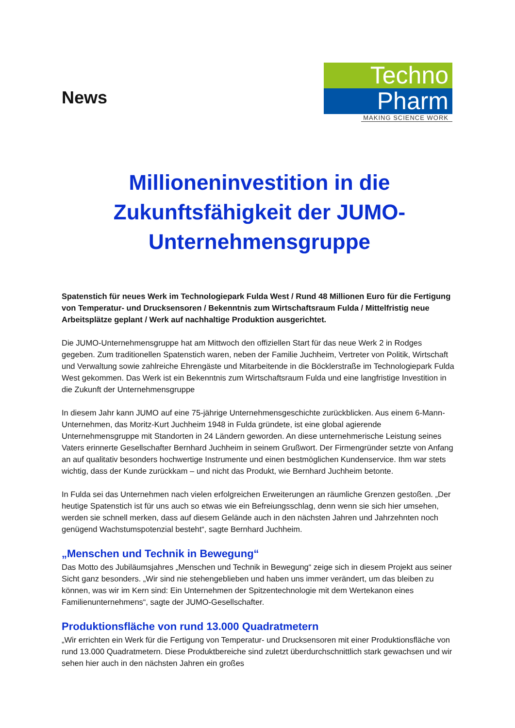News
Techno
Pharm
MAKING SCIENCE WORK
Millioneninvestition in die Zukunftsfähigkeit der JUMO-Unternehmensgruppe
Spatenstich für neues Werk im Technologiepark Fulda West / Rund 48 Millionen Euro für die Fertigung von Temperatur- und Drucksensoren / Bekenntnis zum Wirtschaftsraum Fulda / Mittelfristig neue Arbeitsplätze geplant / Werk auf nachhaltige Produktion ausgerichtet.
Die JUMO-Unternehmensgruppe hat am Mittwoch den offiziellen Start für das neue Werk 2 in Rodges gegeben. Zum traditionellen Spatenstich waren, neben der Familie Juchheim, Vertreter von Politik, Wirtschaft und Verwaltung sowie zahlreiche Ehrengäste und Mitarbeitende in die Böcklerstraße im Technologiepark Fulda West gekommen. Das Werk ist ein Bekenntnis zum Wirtschaftsraum Fulda und eine langfristige Investition in die Zukunft der Unternehmensgruppe
In diesem Jahr kann JUMO auf eine 75-jährige Unternehmensgeschichte zurückblicken. Aus einem 6-Mann-Unternehmen, das Moritz-Kurt Juchheim 1948 in Fulda gründete, ist eine global agierende Unternehmensgruppe mit Standorten in 24 Ländern geworden. An diese unternehmerische Leistung seines Vaters erinnerte Gesellschafter Bernhard Juchheim in seinem Grußwort. Der Firmengründer setzte von Anfang an auf qualitativ besonders hochwertige Instrumente und einen bestmöglichen Kundenservice. Ihm war stets wichtig, dass der Kunde zurückkam – und nicht das Produkt, wie Bernhard Juchheim betonte.
In Fulda sei das Unternehmen nach vielen erfolgreichen Erweiterungen an räumliche Grenzen gestoßen. „Der heutige Spatenstich ist für uns auch so etwas wie ein Befreiungsschlag, denn wenn sie sich hier umsehen, werden sie schnell merken, dass auf diesem Gelände auch in den nächsten Jahren und Jahrzehnten noch genügend Wachstumspotenzial besteht“, sagte Bernhard Juchheim.
„Menschen und Technik in Bewegung“
Das Motto des Jubiläumsjahres „Menschen und Technik in Bewegung“ zeige sich in diesem Projekt aus seiner Sicht ganz besonders. „Wir sind nie stehengeblieben und haben uns immer verändert, um das bleiben zu können, was wir im Kern sind: Ein Unternehmen der Spitzentechnologie mit dem Wertekanon eines Familienunternehmens“, sagte der JUMO-Gesellschafter.
Produktionsfläche von rund 13.000 Quadratmetern
„Wir errichten ein Werk für die Fertigung von Temperatur- und Drucksensoren mit einer Produktionsfläche von rund 13.000 Quadratmetern. Diese Produktbereiche sind zuletzt überdurchschnittlich stark gewachsen und wir sehen hier auch in den nächsten Jahren ein großes